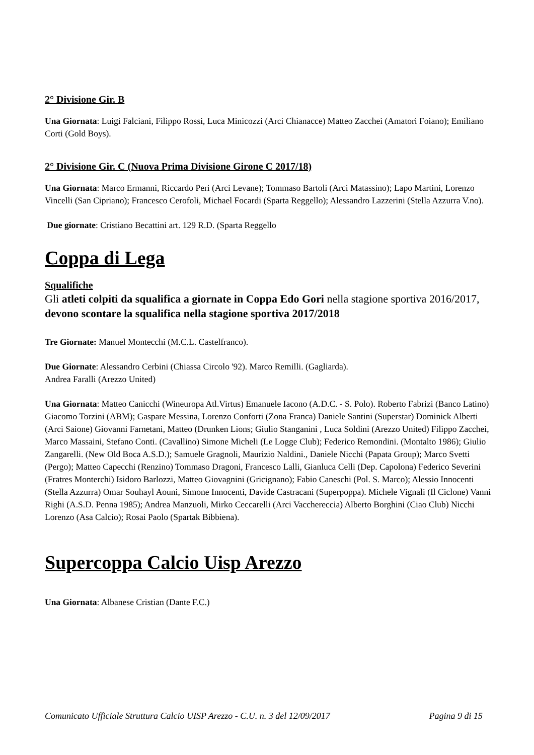2° Divisione Gir. B
Una Giornata: Luigi Falciani, Filippo Rossi, Luca Minicozzi (Arci Chianacce) Matteo Zacchei (Amatori Foiano); Emiliano Corti (Gold Boys).
2° Divisione Gir. C (Nuova Prima Divisione Girone C 2017/18)
Una Giornata: Marco Ermanni, Riccardo Peri (Arci Levane); Tommaso Bartoli (Arci Matassino); Lapo Martini, Lorenzo Vincelli (San Cipriano); Francesco Cerofoli, Michael Focardi (Sparta Reggello); Alessandro Lazzerini (Stella Azzurra V.no).
Due giornate: Cristiano Becattini art. 129 R.D. (Sparta Reggello
Coppa di Lega
Squalifiche
Gli atleti colpiti da squalifica a giornate in Coppa Edo Gori nella stagione sportiva 2016/2017, devono scontare la squalifica nella stagione sportiva 2017/2018
Tre Giornate: Manuel Montecchi (M.C.L. Castelfranco).
Due Giornate: Alessandro Cerbini (Chiassa Circolo '92). Marco Remilli. (Gagliarda).
Andrea Faralli (Arezzo United)
Una Giornata: Matteo Canicchi (Wineuropa Atl.Virtus) Emanuele Iacono (A.D.C. - S. Polo). Roberto Fabrizi (Banco Latino) Giacomo Torzini (ABM); Gaspare Messina, Lorenzo Conforti (Zona Franca) Daniele Santini (Superstar) Dominick Alberti (Arci Saione) Giovanni Farnetani, Matteo (Drunken Lions; Giulio Stanganini , Luca Soldini (Arezzo United) Filippo Zacchei, Marco Massaini, Stefano Conti. (Cavallino) Simone Micheli (Le Logge Club); Federico Remondini. (Montalto 1986); Giulio Zangarelli. (New Old Boca A.S.D.); Samuele Gragnoli, Maurizio Naldini., Daniele Nicchi (Papata Group); Marco Svetti (Pergo); Matteo Capecchi (Renzino) Tommaso Dragoni, Francesco Lalli, Gianluca Celli (Dep. Capolona) Federico Severini (Fratres Monterchi) Isidoro Barlozzi, Matteo Giovagnini (Gricignano); Fabio Caneschi (Pol. S. Marco); Alessio Innocenti (Stella Azzurra) Omar Souhayl Aouni, Simone Innocenti, Davide Castracani (Superpoppa). Michele Vignali (Il Ciclone) Vanni Righi (A.S.D. Penna 1985); Andrea Manzuoli, Mirko Ceccarelli (Arci Vacchereccia) Alberto Borghini (Ciao Club) Nicchi Lorenzo (Asa Calcio); Rosai Paolo (Spartak Bibbiena).
Supercoppa Calcio Uisp Arezzo
Una Giornata: Albanese Cristian (Dante F.C.)
Comunicato Ufficiale Struttura Calcio UISP Arezzo - C.U. n. 3 del 12/09/2017 Pagina 9 di 15